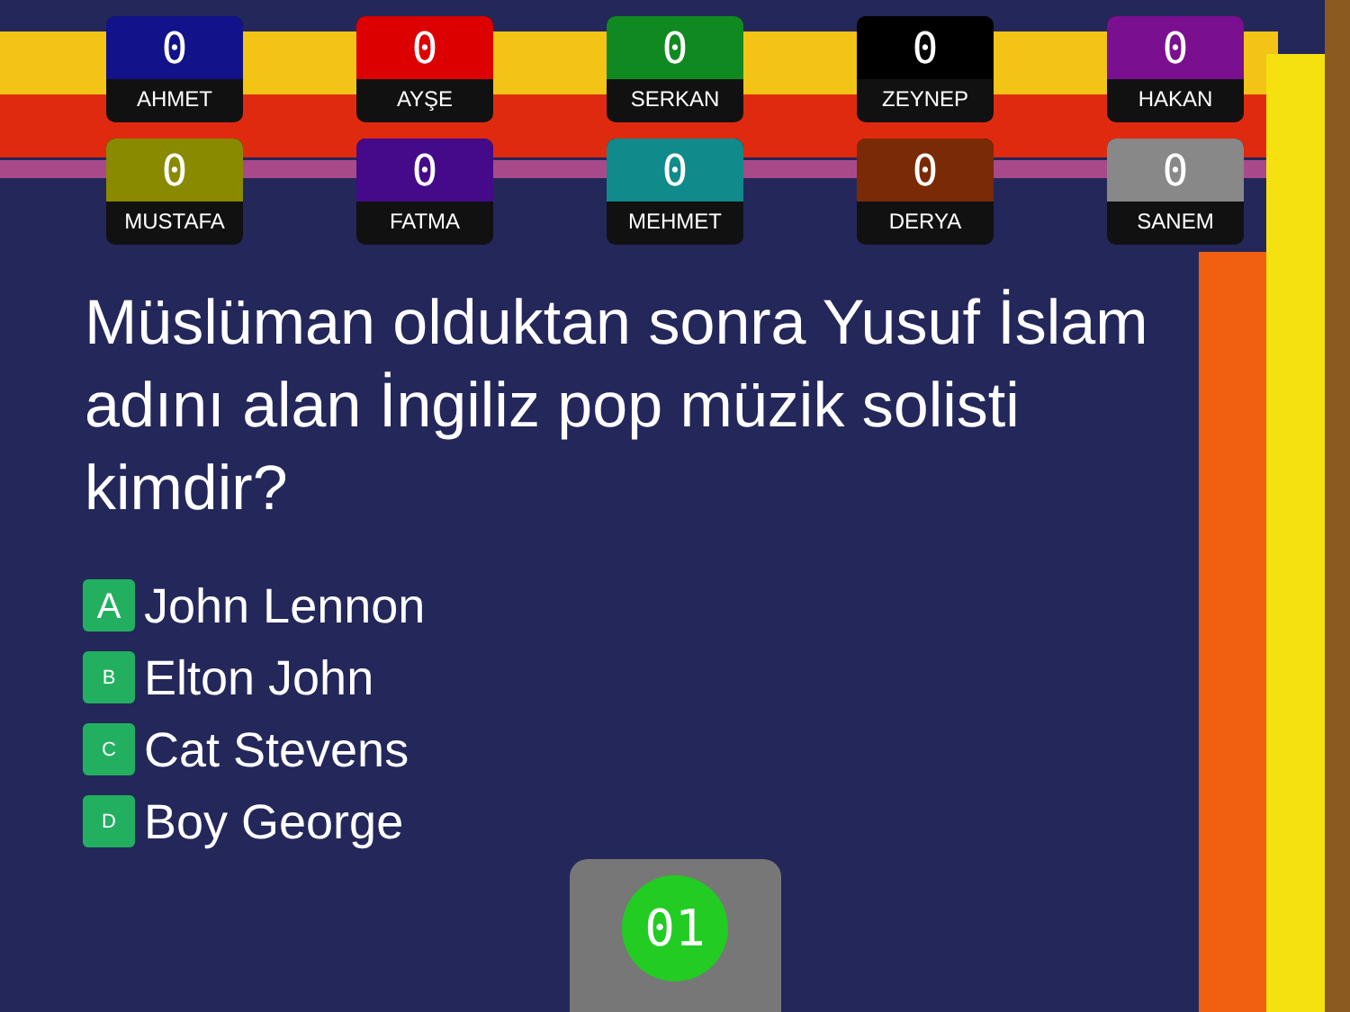0
AHMET
0
AYŞE
0
SERKAN
0
ZEYNEP
0
HAKAN
0
MUSTAFA
0
FATMA
0
MEHMET
0
DERYA
0
SANEM
Müslüman olduktan sonra Yusuf İslam adını alan İngiliz pop müzik solisti kimdir?
A John Lennon
B Elton John
C Cat Stevens
D Boy George
01